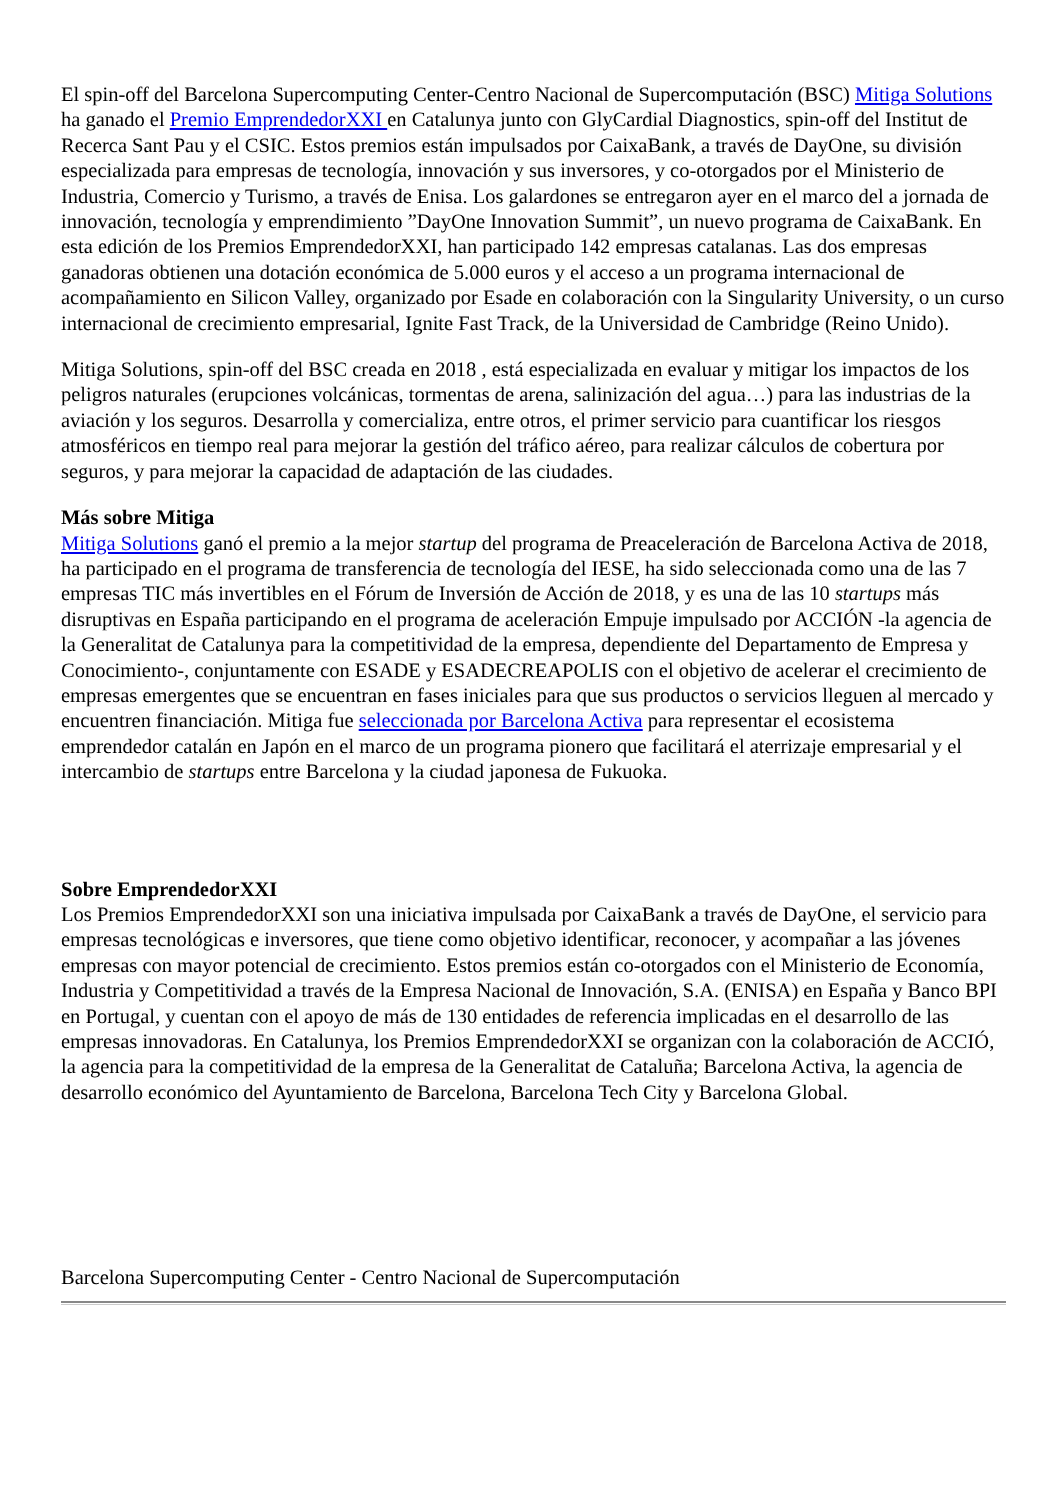El spin-off del Barcelona Supercomputing Center-Centro Nacional de Supercomputación (BSC) Mitiga Solutions ha ganado el Premio EmprendedorXXI en Catalunya junto con GlyCardial Diagnostics, spin-off del Institut de Recerca Sant Pau y el CSIC. Estos premios están impulsados por CaixaBank, a través de DayOne, su división especializada para empresas de tecnología, innovación y sus inversores, y co-otorgados por el Ministerio de Industria, Comercio y Turismo, a través de Enisa. Los galardones se entregaron ayer en el marco del a jornada de innovación, tecnología y emprendimiento ”DayOne Innovation Summit”, un nuevo programa de CaixaBank. En esta edición de los Premios EmprendedorXXI, han participado 142 empresas catalanas. Las dos empresas ganadoras obtienen una dotación económica de 5.000 euros y el acceso a un programa internacional de acompañamiento en Silicon Valley, organizado por Esade en colaboración con la Singularity University, o un curso internacional de crecimiento empresarial, Ignite Fast Track, de la Universidad de Cambridge (Reino Unido).
Mitiga Solutions, spin-off del BSC creada en 2018 , está especializada en evaluar y mitigar los impactos de los peligros naturales (erupciones volcánicas, tormentas de arena, salinización del agua…) para las industrias de la aviación y los seguros. Desarrolla y comercializa, entre otros, el primer servicio para cuantificar los riesgos atmosféricos en tiempo real para mejorar la gestión del tráfico aéreo, para realizar cálculos de cobertura por seguros, y para mejorar la capacidad de adaptación de las ciudades.
Más sobre Mitiga
Mitiga Solutions ganó el premio a la mejor startup del programa de Preaceleración de Barcelona Activa de 2018, ha participado en el programa de transferencia de tecnología del IESE, ha sido seleccionada como una de las 7 empresas TIC más invertibles en el Fórum de Inversión de Acción de 2018, y es una de las 10 startups más disruptivas en España participando en el programa de aceleración Empuje impulsado por ACCIÓN -la agencia de la Generalitat de Catalunya para la competitividad de la empresa, dependiente del Departamento de Empresa y Conocimiento-, conjuntamente con ESADE y ESADECREAPOLIS con el objetivo de acelerar el crecimiento de empresas emergentes que se encuentran en fases iniciales para que sus productos o servicios lleguen al mercado y encuentren financiación. Mitiga fue seleccionada por Barcelona Activa para representar el ecosistema emprendedor catalán en Japón en el marco de un programa pionero que facilitará el aterrizaje empresarial y el intercambio de startups entre Barcelona y la ciudad japonesa de Fukuoka.
Sobre EmprendedorXXI
Los Premios EmprendedorXXI son una iniciativa impulsada por CaixaBank a través de DayOne, el servicio para empresas tecnológicas e inversores, que tiene como objetivo identificar, reconocer, y acompañar a las jóvenes empresas con mayor potencial de crecimiento. Estos premios están co-otorgados con el Ministerio de Economía, Industria y Competitividad a través de la Empresa Nacional de Innovación, S.A. (ENISA) en España y Banco BPI en Portugal, y cuentan con el apoyo de más de 130 entidades de referencia implicadas en el desarrollo de las empresas innovadoras. En Catalunya, los Premios EmprendedorXXI se organizan con la colaboración de ACCIÓ, la agencia para la competitividad de la empresa de la Generalitat de Cataluña; Barcelona Activa, la agencia de desarrollo económico del Ayuntamiento de Barcelona, Barcelona Tech City y Barcelona Global.
Barcelona Supercomputing Center - Centro Nacional de Supercomputación